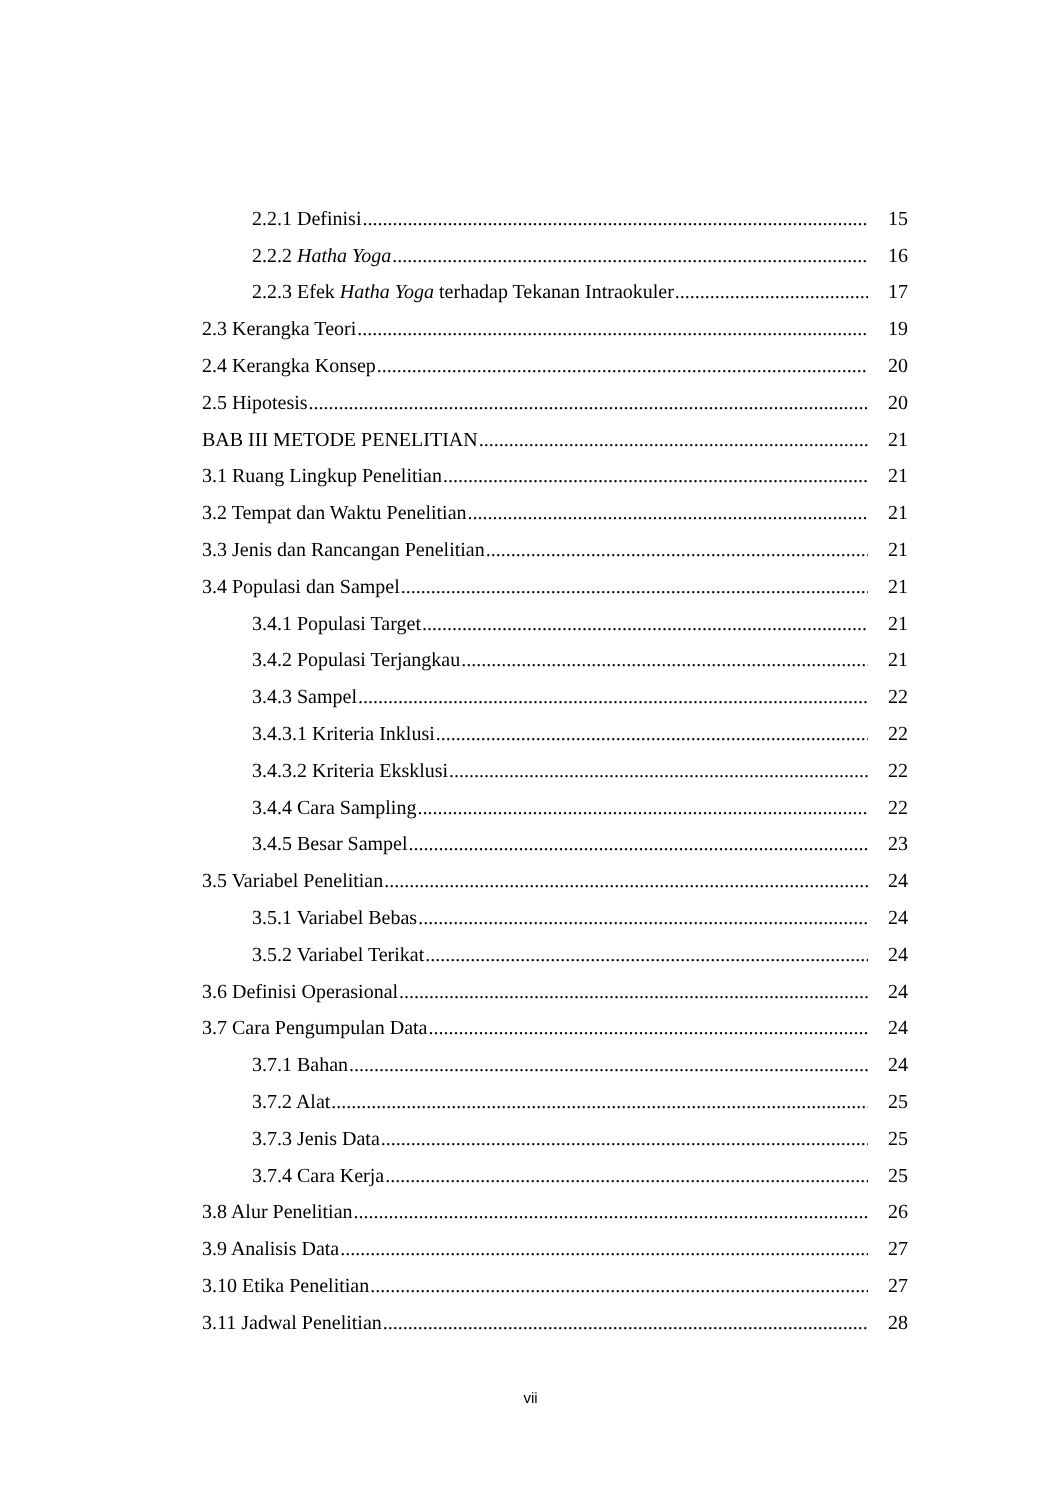2.2.1 Definisi 15
2.2.2 Hatha Yoga 16
2.2.3 Efek Hatha Yoga terhadap Tekanan Intraokuler 17
2.3 Kerangka Teori 19
2.4 Kerangka Konsep 20
2.5 Hipotesis 20
BAB III METODE PENELITIAN 21
3.1 Ruang Lingkup Penelitian 21
3.2 Tempat dan Waktu Penelitian 21
3.3 Jenis dan Rancangan Penelitian 21
3.4 Populasi dan Sampel 21
3.4.1 Populasi Target 21
3.4.2 Populasi Terjangkau 21
3.4.3 Sampel 22
3.4.3.1 Kriteria Inklusi 22
3.4.3.2 Kriteria Eksklusi 22
3.4.4 Cara Sampling 22
3.4.5 Besar Sampel 23
3.5 Variabel Penelitian 24
3.5.1 Variabel Bebas 24
3.5.2 Variabel Terikat 24
3.6 Definisi Operasional 24
3.7 Cara Pengumpulan Data 24
3.7.1 Bahan 24
3.7.2 Alat 25
3.7.3 Jenis Data 25
3.7.4 Cara Kerja 25
3.8 Alur Penelitian 26
3.9 Analisis Data 27
3.10 Etika Penelitian 27
3.11 Jadwal Penelitian 28
vii